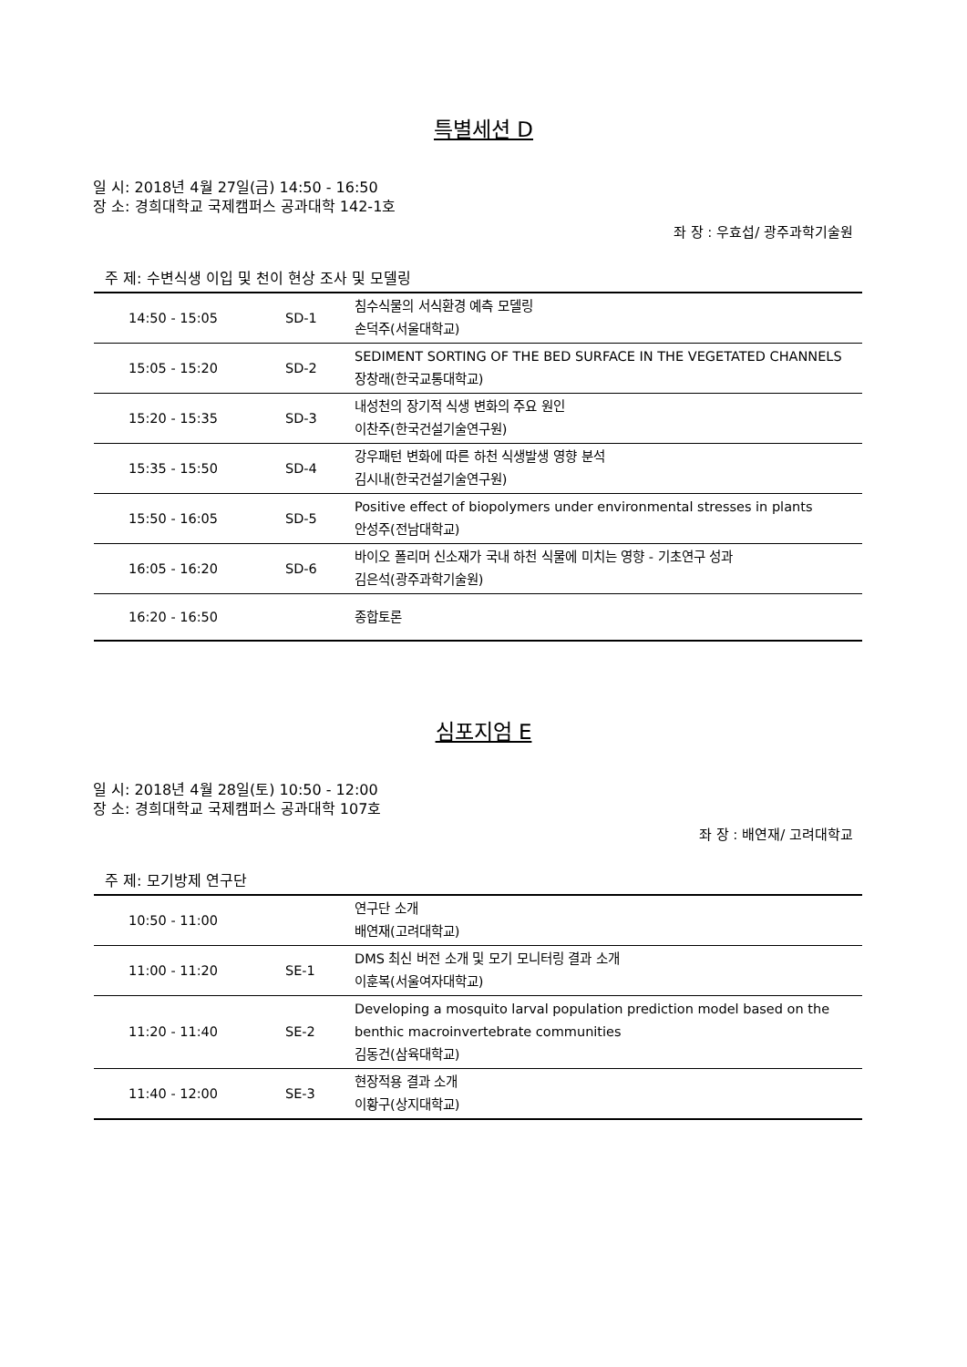특별세션 D
일 시: 2018년 4월 27일(금) 14:50 - 16:50
장 소: 경희대학교 국제캠퍼스 공과대학 142-1호
좌 장 : 우효섭/ 광주과학기술원
주 제: 수변식생 이입 및 천이 현상 조사 및 모델링
| 14:50 - 15:05 | SD-1 | 침수식물의 서식환경 예측 모델링 손덕주(서울대학교) |
| 15:05 - 15:20 | SD-2 | SEDIMENT SORTING OF THE BED SURFACE IN THE VEGETATED CHANNELS 장창래(한국교통대학교) |
| 15:20 - 15:35 | SD-3 | 내성천의 장기적 식생 변화의 주요 원인 이찬주(한국건설기술연구원) |
| 15:35 - 15:50 | SD-4 | 강우패턴 변화에 따른 하천 식생발생 영향 분석 김시내(한국건설기술연구원) |
| 15:50 - 16:05 | SD-5 | Positive effect of biopolymers under environmental stresses in plants 안성주(전남대학교) |
| 16:05 - 16:20 | SD-6 | 바이오 폴리머 신소재가 국내 하천 식물에 미치는 영향 - 기초연구 성과 김은석(광주과학기술원) |
| 16:20 - 16:50 | | 종합토론 |
심포지엄 E
일 시: 2018년 4월 28일(토) 10:50 - 12:00
장 소: 경희대학교 국제캠퍼스 공과대학 107호
좌 장 : 배연재/ 고려대학교
주 제: 모기방제 연구단
| 10:50 - 11:00 | | 연구단 소개 배연재(고려대학교) |
| 11:00 - 11:20 | SE-1 | DMS 최신 버전 소개 및 모기 모니터링 결과 소개 이훈복(서울여자대학교) |
| 11:20 - 11:40 | SE-2 | Developing a mosquito larval population prediction model based on the benthic macroinvertebrate communities 김동건(삼육대학교) |
| 11:40 - 12:00 | SE-3 | 현장적용 결과 소개 이황구(상지대학교) |